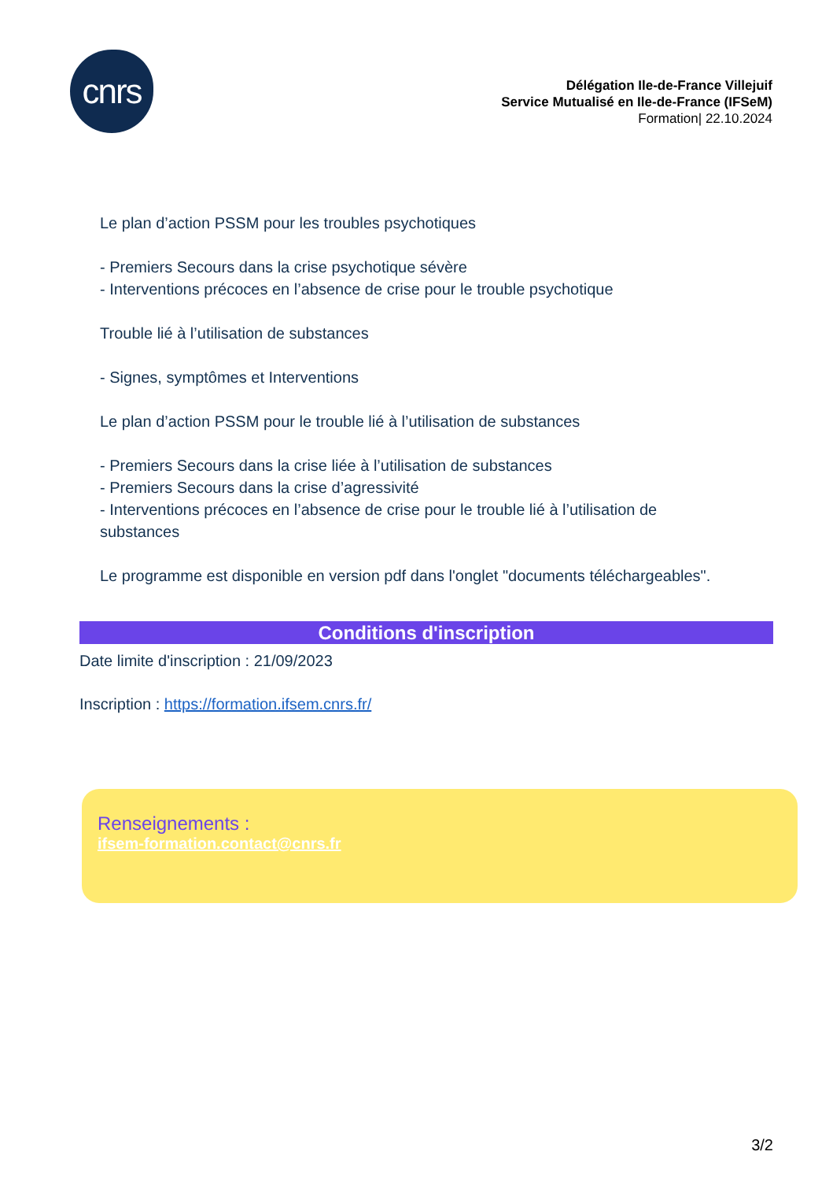cnrs
Délégation Ile-de-France Villejuif
Service Mutualisé en Ile-de-France (IFSeM)
Formation| 22.10.2024
Le plan d’action PSSM pour les troubles psychotiques
- Premiers Secours dans la crise psychotique sévère
- Interventions précoces en l’absence de crise pour le trouble psychotique
Trouble lié à l’utilisation de substances
- Signes, symptômes et Interventions
Le plan d’action PSSM pour le trouble lié à l’utilisation de substances
- Premiers Secours dans la crise liée à l’utilisation de substances
- Premiers Secours dans la crise d’agressivité
- Interventions précoces en l’absence de crise pour le trouble lié à l’utilisation de substances
Le programme est disponible en version pdf dans l'onglet "documents téléchargeables".
Conditions d'inscription
Date limite d'inscription : 21/09/2023
Inscription : https://formation.ifsem.cnrs.fr/
Renseignements :
ifsem-formation.contact@cnrs.fr
3/2